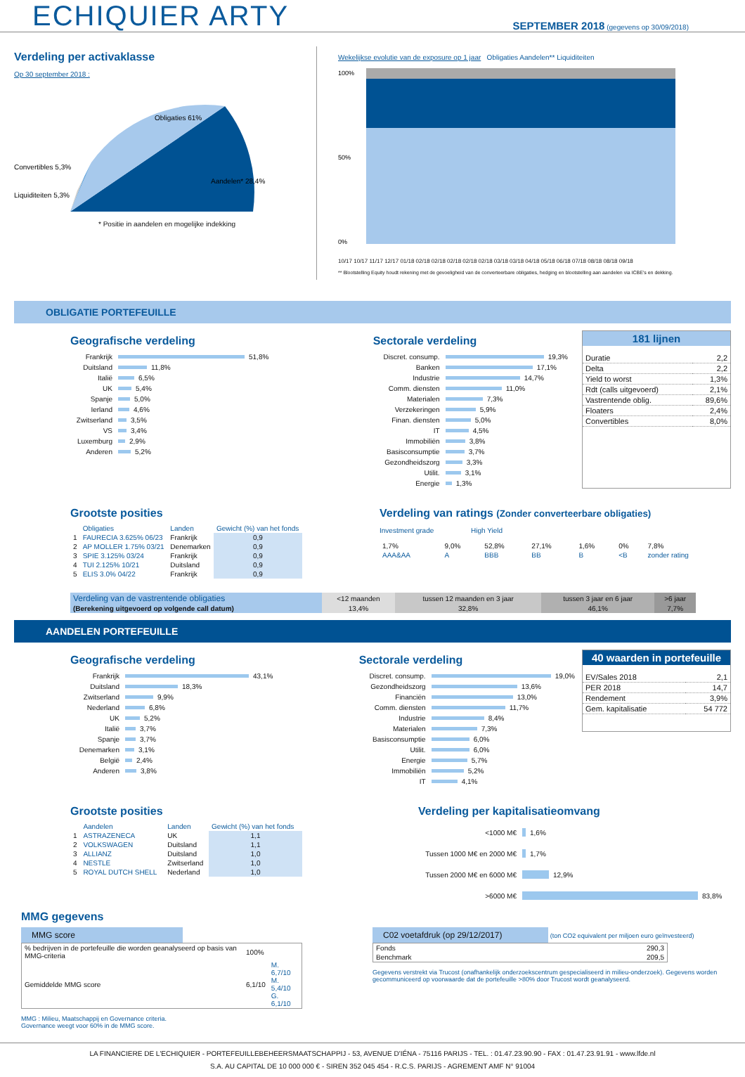ECHIQUIER ARTY
SEPTEMBER 2018 (gegevens op 30/09/2018)
Verdeling per activaklasse
Op 30 september 2018 :
Obligaties 61%
Aandelen* 28,4%
Convertibles 5,3%
Liquiditeiten 5,3%
* Positie in aandelen en mogelijke indekking
Wekelijkse evolutie van de exposure op 1 jaar Obligaties Aandelen** Liquiditeiten
100%
50%
0%
10/17 10/17 11/17 12/17 01/18 02/18 02/18 02/18 02/18 02/18 03/18 03/18 04/18 05/18 06/18 07/18 08/18 08/18 09/18
** Blootstelling Equity houdt rekening met de gevoeligheid van de converteerbare obligaties, hedging en blootstelling aan aandelen via ICBE's en dekking.
OBLIGATIE PORTEFEUILLE
Geografische verdeling
Frankrijk 51,8%
Duitsland 11,8%
Italië 6,5%
UK 5,4%
Spanje 5,0%
Ierland 4,6%
Zwitserland 3,5%
VS 3,4%
Luxemburg 2,9%
Anderen 5,2%
Sectorale verdeling
Discret. consump. 19,3%
Banken 17,1%
Industrie 14,7%
Comm. diensten 11,0%
Materialen 7,3%
Verzekeringen 5,9%
Finan. diensten 5,0%
IT 4,5%
Immobiliën 3,8%
Basisconsumptie 3,7%
Gezondheidszorg 3,3%
Utilit. 3,1%
Energie 1,3%
181 lijnen
| Duratie | 2,2 |
| Delta | 2,2 |
| Yield to worst | 1,3% |
| Rdt (calls uitgevoerd) | 2,1% |
| Vastrentende oblig. | 89,6% |
| Floaters | 2,4% |
| Convertibles | 8,0% |
Grootste posities
| | Obligaties | Landen | Gewicht (%) van het fonds |
| --- | --- | --- | --- |
| 1 | FAURECIA 3.625% 06/23 | Frankrijk | 0,9 |
| 2 | AP MOLLER 1.75% 03/21 | Denemarken | 0,9 |
| 3 | SPIE 3.125% 03/24 | Frankrijk | 0,9 |
| 4 | TUI 2.125% 10/21 | Duitsland | 0,9 |
| 5 | ELIS 3.0% 04/22 | Frankrijk | 0,9 |
Verdeling van ratings (Zonder converteerbare obligaties)
Investment grade High Yield
| 1,7% | 9,0% | 52,8% | 27,1% | 1,6% | 0% | 7,8% |
| AAA&AA | A | BBB | BB | B | <B | zonder rating |
| Verdeling van de vastrentende obligaties | <12 maanden | tussen 12 maanden en 3 jaar | tussen 3 jaar en 6 jaar | >6 jaar |
| (Berekening uitgevoerd op volgende call datum) | 13,4% | 32,8% | 46,1% | 7,7% |
AANDELEN PORTEFEUILLE
Geografische verdeling
Frankrijk 43,1%
Duitsland 18,3%
Zwitserland 9,9%
Nederland 6,8%
UK 5,2%
Italië 3,7%
Spanje 3,7%
Denemarken 3,1%
België 2,4%
Anderen 3,8%
Sectorale verdeling
Discret. consump. 19,0%
Gezondheidszorg 13,6%
Financiën 13,0%
Comm. diensten 11,7%
Industrie 8,4%
Materialen 7,3%
Basisconsumptie 6,0%
Utilit. 6,0%
Energie 5,7%
Immobiliën 5,2%
IT 4,1%
40 waarden in portefeuille
| EV/Sales 2018 | 2,1 |
| PER 2018 | 14,7 |
| Rendement | 3,9% |
| Gem. kapitalisatie | 54 772 |
Grootste posities
| | Aandelen | Landen | Gewicht (%) van het fonds |
| --- | --- | --- | --- |
| 1 | ASTRAZENECA | UK | 1,1 |
| 2 | VOLKSWAGEN | Duitsland | 1,1 |
| 3 | ALLIANZ | Duitsland | 1,0 |
| 4 | NESTLE | Zwitserland | 1,0 |
| 5 | ROYAL DUTCH SHELL | Nederland | 1,0 |
Verdeling per kapitalisatieomvang
<1000 M€ 1,6%
Tussen 1000 M€ en 2000 M€ 1,7%
Tussen 2000 M€ en 6000 M€ 12,9%
>6000 M€ 83,8%
MMG gegevens
MMG score
| % bedrijven in de portefeuille die worden geanalyseerd op basis van MMG-criteria | 100% | |
| Gemiddelde MMG score | 6,1/10 | M. 6,7/10 M. 5,4/10 G. 6,1/10 |
MMG : Milieu, Maatschappij en Governance criteria.
Governance weegt voor 60% in de MMG score.
C02 voetafdruk (op 29/12/2017) (ton CO2 equivalent per miljoen euro geïnvesteerd)
| Fonds | 290,3 |
| Benchmark | 209,5 |
Gegevens verstrekt via Trucost (onafhankelijk onderzoekscentrum gespecialiseerd in milieu-onderzoek). Gegevens worden gecommuniceerd op voorwaarde dat de portefeuille >80% door Trucost wordt geanalyseerd.
LA FINANCIERE DE L'ECHIQUIER - PORTEFEUILLEBEHEERSMAATSCHAPPIJ - 53, AVENUE D'IÉNA - 75116 PARIJS - TEL. : 01.47.23.90.90 - FAX : 01.47.23.91.91 - www.lfde.nl
S.A. AU CAPITAL DE 10 000 000 € - SIREN 352 045 454 - R.C.S. PARIJS - AGREMENT AMF N° 91004